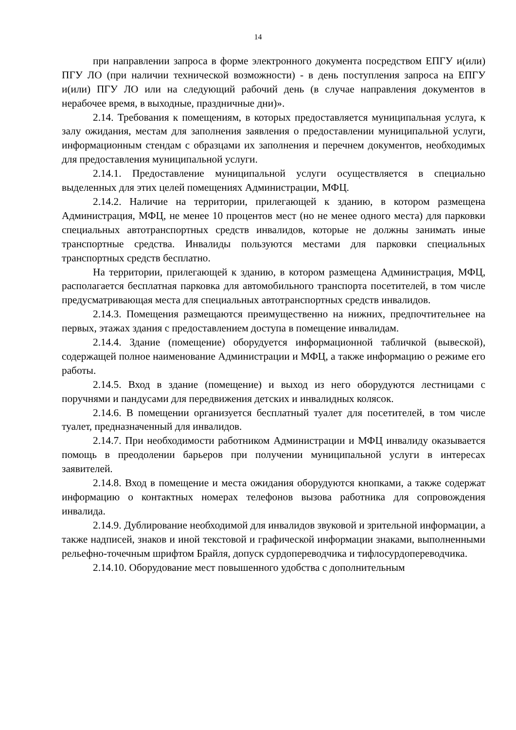14
при направлении запроса в форме электронного документа посредством ЕПГУ и(или) ПГУ ЛО (при наличии технической возможности) - в день поступления запроса на ЕПГУ и(или) ПГУ ЛО или на следующий рабочий день (в случае направления документов в нерабочее время, в выходные, праздничные дни)».
2.14. Требования к помещениям, в которых предоставляется муниципальная услуга, к залу ожидания, местам для заполнения заявления о предоставлении муниципальной услуги, информационным стендам с образцами их заполнения и перечнем документов, необходимых для предоставления муниципальной услуги.
2.14.1. Предоставление муниципальной услуги осуществляется в специально выделенных для этих целей помещениях Администрации, МФЦ.
2.14.2. Наличие на территории, прилегающей к зданию, в котором размещена Администрация, МФЦ, не менее 10 процентов мест (но не менее одного места) для парковки специальных автотранспортных средств инвалидов, которые не должны занимать иные транспортные средства. Инвалиды пользуются местами для парковки специальных транспортных средств бесплатно.
На территории, прилегающей к зданию, в котором размещена Администрация, МФЦ, располагается бесплатная парковка для автомобильного транспорта посетителей, в том числе предусматривающая места для специальных автотранспортных средств инвалидов.
2.14.3. Помещения размещаются преимущественно на нижних, предпочтительнее на первых, этажах здания с предоставлением доступа в помещение инвалидам.
2.14.4. Здание (помещение) оборудуется информационной табличкой (вывеской), содержащей полное наименование Администрации и МФЦ, а также информацию о режиме его работы.
2.14.5. Вход в здание (помещение) и выход из него оборудуются лестницами с поручнями и пандусами для передвижения детских и инвалидных колясок.
2.14.6. В помещении организуется бесплатный туалет для посетителей, в том числе туалет, предназначенный для инвалидов.
2.14.7. При необходимости работником Администрации и МФЦ инвалиду оказывается помощь в преодолении барьеров при получении муниципальной услуги в интересах заявителей.
2.14.8. Вход в помещение и места ожидания оборудуются кнопками, а также содержат информацию о контактных номерах телефонов вызова работника для сопровождения инвалида.
2.14.9. Дублирование необходимой для инвалидов звуковой и зрительной информации, а также надписей, знаков и иной текстовой и графической информации знаками, выполненными рельефно-точечным шрифтом Брайля, допуск сурдопереводчика и тифлосурдопереводчика.
2.14.10. Оборудование мест повышенного удобства с дополнительным